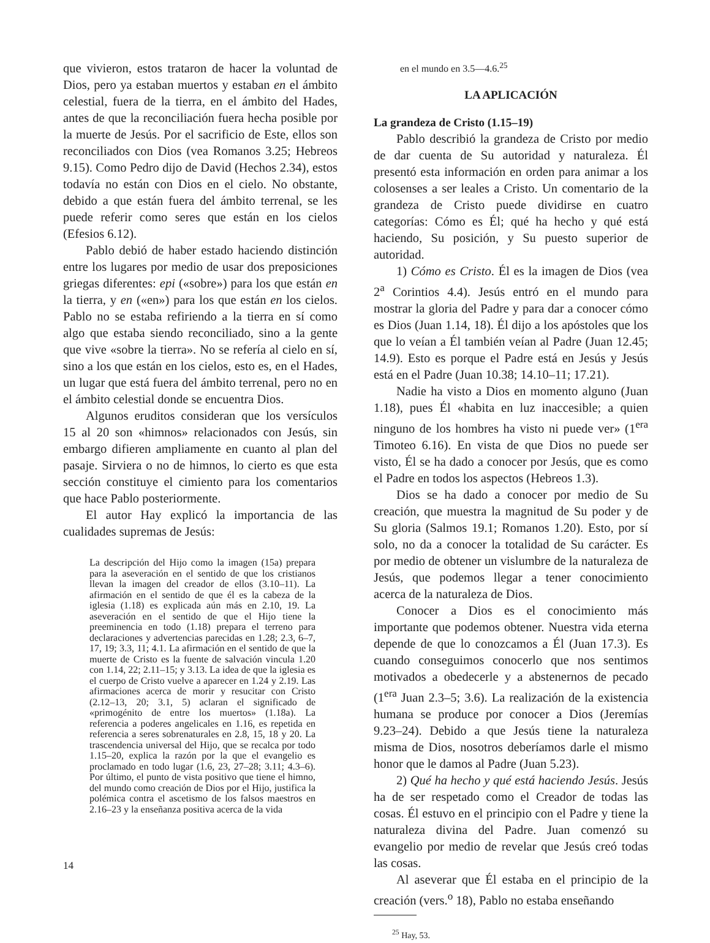que vivieron, estos trataron de hacer la voluntad de Dios, pero ya estaban muertos y estaban en el ámbito celestial, fuera de la tierra, en el ámbito del Hades, antes de que la reconciliación fuera hecha posible por la muerte de Jesús. Por el sacrificio de Este, ellos son reconciliados con Dios (vea Romanos 3.25; Hebreos 9.15). Como Pedro dijo de David (Hechos 2.34), estos todavía no están con Dios en el cielo. No obstante, debido a que están fuera del ámbito terrenal, se les puede referir como seres que están en los cielos (Efesios 6.12).
Pablo debió de haber estado haciendo distinción entre los lugares por medio de usar dos preposiciones griegas diferentes: epi («sobre») para los que están en la tierra, y en («en») para los que están en los cielos. Pablo no se estaba refiriendo a la tierra en sí como algo que estaba siendo reconciliado, sino a la gente que vive «sobre la tierra». No se refería al cielo en sí, sino a los que están en los cielos, esto es, en el Hades, un lugar que está fuera del ámbito terrenal, pero no en el ámbito celestial donde se encuentra Dios.
Algunos eruditos consideran que los versículos 15 al 20 son «himnos» relacionados con Jesús, sin embargo difieren ampliamente en cuanto al plan del pasaje. Sirviera o no de himnos, lo cierto es que esta sección constituye el cimiento para los comentarios que hace Pablo posteriormente.
El autor Hay explicó la importancia de las cualidades supremas de Jesús:
La descripción del Hijo como la imagen (15a) prepara para la aseveración en el sentido de que los cristianos llevan la imagen del creador de ellos (3.10–11). La afirmación en el sentido de que él es la cabeza de la iglesia (1.18) es explicada aún más en 2.10, 19. La aseveración en el sentido de que el Hijo tiene la preeminencia en todo (1.18) prepara el terreno para declaraciones y advertencias parecidas en 1.28; 2.3, 6–7, 17, 19; 3.3, 11; 4.1. La afirmación en el sentido de que la muerte de Cristo es la fuente de salvación vincula 1.20 con 1.14, 22; 2.11–15; y 3.13. La idea de que la iglesia es el cuerpo de Cristo vuelve a aparecer en 1.24 y 2.19. Las afirmaciones acerca de morir y resucitar con Cristo (2.12–13, 20; 3.1, 5) aclaran el significado de «primogénito de entre los muertos» (1.18a). La referencia a poderes angelicales en 1.16, es repetida en referencia a seres sobrenaturales en 2.8, 15, 18 y 20. La trascendencia universal del Hijo, que se recalca por todo 1.15–20, explica la razón por la que el evangelio es proclamado en todo lugar (1.6, 23, 27–28; 3.11; 4.3–6). Por último, el punto de vista positivo que tiene el himno, del mundo como creación de Dios por el Hijo, justifica la polémica contra el ascetismo de los falsos maestros en 2.16–23 y la enseñanza positiva acerca de la vida
en el mundo en 3.5—4.6.<sup>25</sup>
LA APLICACIÓN
La grandeza de Cristo (1.15–19)
Pablo describió la grandeza de Cristo por medio de dar cuenta de Su autoridad y naturaleza. Él presentó esta información en orden para animar a los colosenses a ser leales a Cristo. Un comentario de la grandeza de Cristo puede dividirse en cuatro categorías: Cómo es Él; qué ha hecho y qué está haciendo, Su posición, y Su puesto superior de autoridad.
1) Cómo es Cristo. Él es la imagen de Dios (vea 2<sup>a</sup> Corintios 4.4). Jesús entró en el mundo para mostrar la gloria del Padre y para dar a conocer cómo es Dios (Juan 1.14, 18). Él dijo a los apóstoles que los que lo veían a Él también veían al Padre (Juan 12.45; 14.9). Esto es porque el Padre está en Jesús y Jesús está en el Padre (Juan 10.38; 14.10–11; 17.21).
Nadie ha visto a Dios en momento alguno (Juan 1.18), pues Él «habita en luz inaccesible; a quien ninguno de los hombres ha visto ni puede ver» (1<sup>era</sup> Timoteo 6.16). En vista de que Dios no puede ser visto, Él se ha dado a conocer por Jesús, que es como el Padre en todos los aspectos (Hebreos 1.3).
Dios se ha dado a conocer por medio de Su creación, que muestra la magnitud de Su poder y de Su gloria (Salmos 19.1; Romanos 1.20). Esto, por sí solo, no da a conocer la totalidad de Su carácter. Es por medio de obtener un vislumbre de la naturaleza de Jesús, que podemos llegar a tener conocimiento acerca de la naturaleza de Dios.
Conocer a Dios es el conocimiento más importante que podemos obtener. Nuestra vida eterna depende de que lo conozcamos a Él (Juan 17.3). Es cuando conseguimos conocerlo que nos sentimos motivados a obedecerle y a abstenernos de pecado (1<sup>era</sup> Juan 2.3–5; 3.6). La realización de la existencia humana se produce por conocer a Dios (Jeremías 9.23–24). Debido a que Jesús tiene la naturaleza misma de Dios, nosotros deberíamos darle el mismo honor que le damos al Padre (Juan 5.23).
2) Qué ha hecho y qué está haciendo Jesús. Jesús ha de ser respetado como el Creador de todas las cosas. Él estuvo en el principio con el Padre y tiene la naturaleza divina del Padre. Juan comenzó su evangelio por medio de revelar que Jesús creó todas las cosas.
Al aseverar que Él estaba en el principio de la creación (vers.<sup>o</sup> 18), Pablo no estaba enseñando
<sup>25</sup> Hay, 53.
14